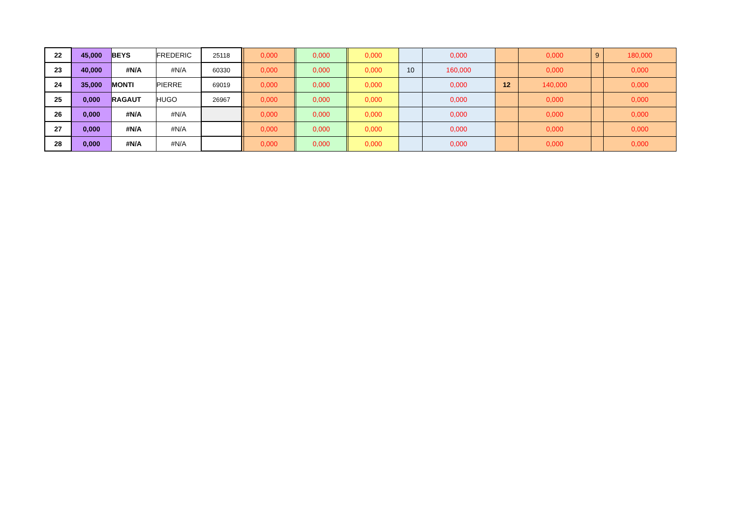| 22 | 45,000 | BEYS | FREDERIC | 25118 | | 0,000 | | 0,000 | | 0,000 | | 0,000 | | 0,000 | 9 | 180,000 |
| 23 | 40,000 | #N/A | #N/A | 60330 | | 0,000 | | 0,000 | | 0,000 | 10 | 160,000 | | 0,000 | | 0,000 |
| 24 | 35,000 | MONTI | PIERRE | 69019 | | 0,000 | | 0,000 | | 0,000 | | 0,000 | 12 | 140,000 | | 0,000 |
| 25 | 0,000 | RAGAUT | HUGO | 26967 | | 0,000 | | 0,000 | | 0,000 | | 0,000 | | 0,000 | | 0,000 |
| 26 | 0,000 | #N/A | #N/A | | | 0,000 | | 0,000 | | 0,000 | | 0,000 | | 0,000 | | 0,000 |
| 27 | 0,000 | #N/A | #N/A | | | 0,000 | | 0,000 | | 0,000 | | 0,000 | | 0,000 | | 0,000 |
| 28 | 0,000 | #N/A | #N/A | | | 0,000 | | 0,000 | | 0,000 | | 0,000 | | 0,000 | | 0,000 |